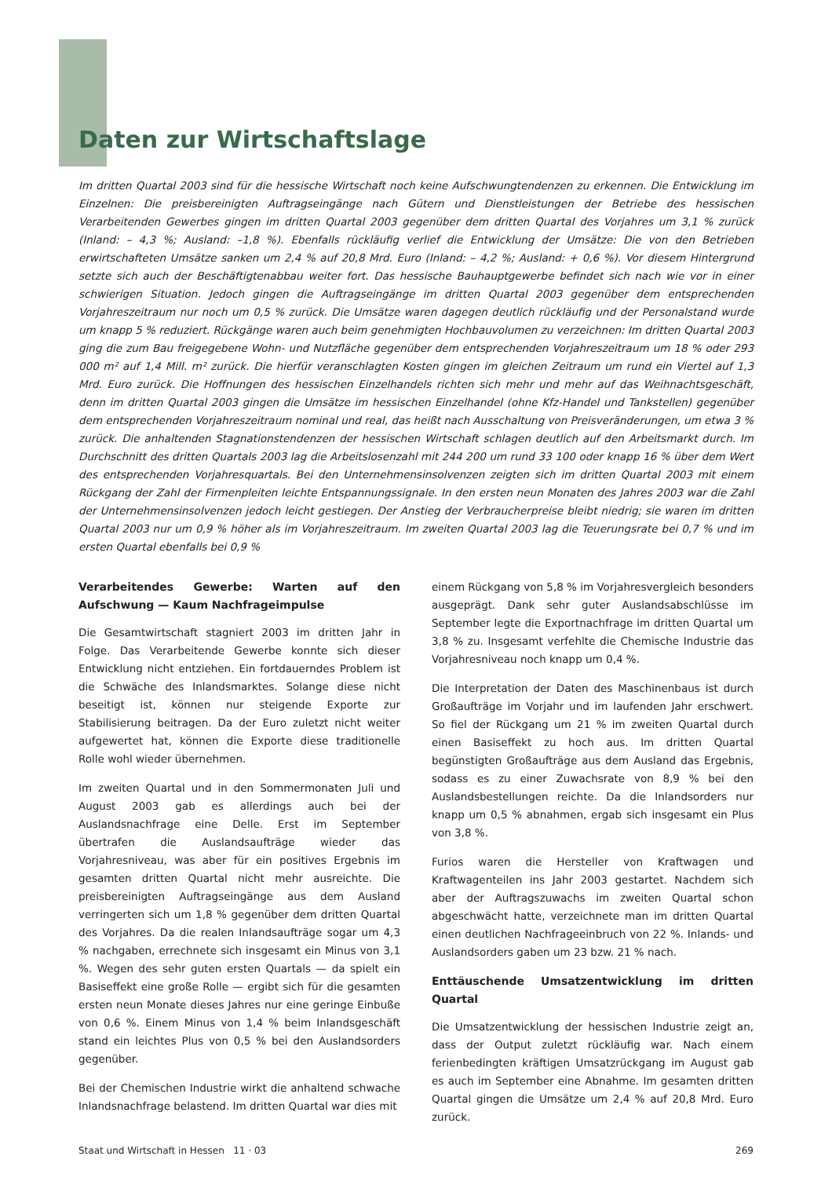Daten zur Wirtschaftslage
Im dritten Quartal 2003 sind für die hessische Wirtschaft noch keine Aufschwungtendenzen zu erkennen. Die Entwicklung im Einzelnen: Die preisbereinigten Auftragseingänge nach Gütern und Dienstleistungen der Betriebe des hessischen Verarbeitenden Gewerbes gingen im dritten Quartal 2003 gegenüber dem dritten Quartal des Vorjahres um 3,1 % zurück (Inland: – 4,3 %; Ausland: –1,8 %). Ebenfalls rückläufig verlief die Entwicklung der Umsätze: Die von den Betrieben erwirtschafteten Umsätze sanken um 2,4 % auf 20,8 Mrd. Euro (Inland: – 4,2 %; Ausland: + 0,6 %). Vor diesem Hintergrund setzte sich auch der Beschäftigtenabbau weiter fort. Das hessische Bauhauptgewerbe befindet sich nach wie vor in einer schwierigen Situation. Jedoch gingen die Auftragseingänge im dritten Quartal 2003 gegenüber dem entsprechenden Vorjahreszeitraum nur noch um 0,5 % zurück. Die Umsätze waren dagegen deutlich rückläufig und der Personalstand wurde um knapp 5 % reduziert. Rückgänge waren auch beim genehmigten Hochbauvolumen zu verzeichnen: Im dritten Quartal 2003 ging die zum Bau freigegebene Wohn- und Nutzfläche gegenüber dem entsprechenden Vorjahreszeitraum um 18 % oder 293 000 m² auf 1,4 Mill. m² zurück. Die hierfür veranschlagten Kosten gingen im gleichen Zeitraum um rund ein Viertel auf 1,3 Mrd. Euro zurück. Die Hoffnungen des hessischen Einzelhandels richten sich mehr und mehr auf das Weihnachtsgeschäft, denn im dritten Quartal 2003 gingen die Umsätze im hessischen Einzelhandel (ohne Kfz-Handel und Tankstellen) gegenüber dem entsprechenden Vorjahreszeitraum nominal und real, das heißt nach Ausschaltung von Preisveränderungen, um etwa 3 % zurück. Die anhaltenden Stagnationstendenzen der hessischen Wirtschaft schlagen deutlich auf den Arbeitsmarkt durch. Im Durchschnitt des dritten Quartals 2003 lag die Arbeitslosenzahl mit 244 200 um rund 33 100 oder knapp 16 % über dem Wert des entsprechenden Vorjahresquartals. Bei den Unternehmensinsolvenzen zeigten sich im dritten Quartal 2003 mit einem Rückgang der Zahl der Firmenpleiten leichte Entspannungssignale. In den ersten neun Monaten des Jahres 2003 war die Zahl der Unternehmensinsolvenzen jedoch leicht gestiegen. Der Anstieg der Verbraucherpreise bleibt niedrig; sie waren im dritten Quartal 2003 nur um 0,9 % höher als im Vorjahreszeitraum. Im zweiten Quartal 2003 lag die Teuerungsrate bei 0,7 % und im ersten Quartal ebenfalls bei 0,9 %
Verarbeitendes Gewerbe: Warten auf den Aufschwung — Kaum Nachfrageimpulse
Die Gesamtwirtschaft stagniert 2003 im dritten Jahr in Folge. Das Verarbeitende Gewerbe konnte sich dieser Entwicklung nicht entziehen. Ein fortdauerndes Problem ist die Schwäche des Inlandsmarktes. Solange diese nicht beseitigt ist, können nur steigende Exporte zur Stabilisierung beitragen. Da der Euro zuletzt nicht weiter aufgewertet hat, können die Exporte diese traditionelle Rolle wohl wieder übernehmen.
Im zweiten Quartal und in den Sommermonaten Juli und August 2003 gab es allerdings auch bei der Auslandsnachfrage eine Delle. Erst im September übertrafen die Auslandsaufträge wieder das Vorjahresniveau, was aber für ein positives Ergebnis im gesamten dritten Quartal nicht mehr ausreichte. Die preisbereinigten Auftragseingänge aus dem Ausland verringerten sich um 1,8 % gegenüber dem dritten Quartal des Vorjahres. Da die realen Inlandsaufträge sogar um 4,3 % nachgaben, errechnete sich insgesamt ein Minus von 3,1 %. Wegen des sehr guten ersten Quartals — da spielt ein Basiseffekt eine große Rolle — ergibt sich für die gesamten ersten neun Monate dieses Jahres nur eine geringe Einbuße von 0,6 %. Einem Minus von 1,4 % beim Inlandsgeschäft stand ein leichtes Plus von 0,5 % bei den Auslandsorders gegenüber.
Bei der Chemischen Industrie wirkt die anhaltend schwache Inlandsnachfrage belastend. Im dritten Quartal war dies mit
einem Rückgang von 5,8 % im Vorjahresvergleich besonders ausgeprägt. Dank sehr guter Auslandsabschlüsse im September legte die Exportnachfrage im dritten Quartal um 3,8 % zu. Insgesamt verfehlte die Chemische Industrie das Vorjahresniveau noch knapp um 0,4 %.
Die Interpretation der Daten des Maschinenbaus ist durch Großaufträge im Vorjahr und im laufenden Jahr erschwert. So fiel der Rückgang um 21 % im zweiten Quartal durch einen Basiseffekt zu hoch aus. Im dritten Quartal begünstigten Großaufträge aus dem Ausland das Ergebnis, sodass es zu einer Zuwachsrate von 8,9 % bei den Auslandsbestellungen reichte. Da die Inlandsorders nur knapp um 0,5 % abnahmen, ergab sich insgesamt ein Plus von 3,8 %.
Furios waren die Hersteller von Kraftwagen und Kraftwagenteilen ins Jahr 2003 gestartet. Nachdem sich aber der Auftragszuwachs im zweiten Quartal schon abgeschwächt hatte, verzeichnete man im dritten Quartal einen deutlichen Nachfrageeinbruch von 22 %. Inlands- und Auslandsorders gaben um 23 bzw. 21 % nach.
Enttäuschende Umsatzentwicklung im dritten Quartal
Die Umsatzentwicklung der hessischen Industrie zeigt an, dass der Output zuletzt rückläufig war. Nach einem ferienbedingten kräftigen Umsatzrückgang im August gab es auch im September eine Abnahme. Im gesamten dritten Quartal gingen die Umsätze um 2,4 % auf 20,8 Mrd. Euro zurück.
Staat und Wirtschaft in Hessen 11 · 03 269